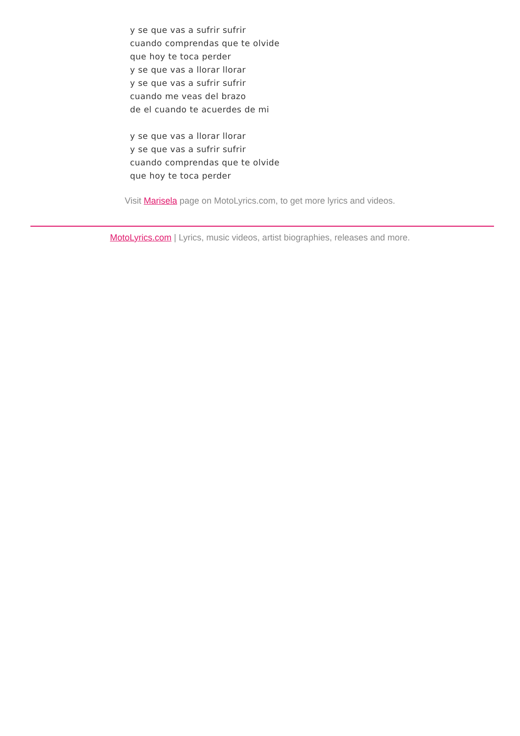y se que vas a sufrir sufrir
cuando comprendas que te olvide
que hoy te toca perder
y se que vas a llorar llorar
y se que vas a sufrir sufrir
cuando me veas del brazo
de el cuando te acuerdes de mi
y se que vas a llorar llorar
y se que vas a sufrir sufrir
cuando comprendas que te olvide
que hoy te toca perder
Visit Marisela page on MotoLyrics.com, to get more lyrics and videos.
MotoLyrics.com | Lyrics, music videos, artist biographies, releases and more.